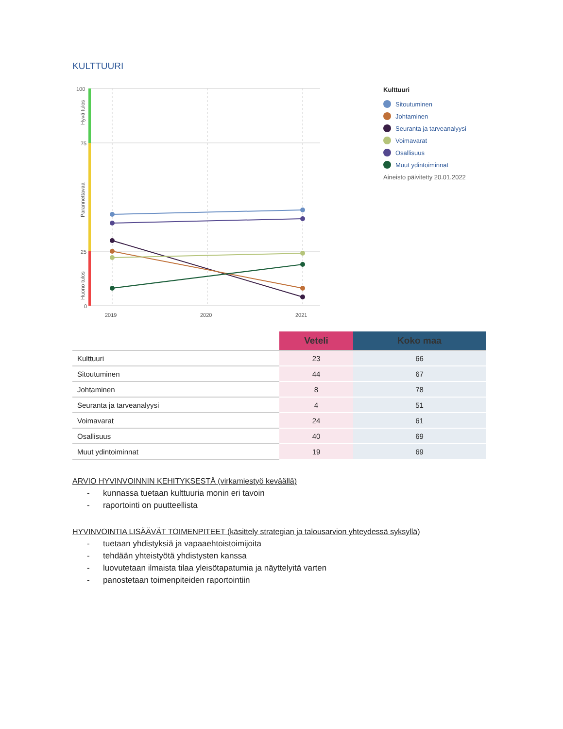KULTTUURI
100
75
25
0
2019
2020
2021
Hyvä tulos
Parannettavaa
Huono tulos
Kulttuuri
Sitoutuminen
Johtaminen
Seuranta ja tarveanalyysi
Voimavarat
Osallisuus
Muut ydintoiminnat
Aineisto päivitetty 20.01.2022
| | Veteli | Koko maa |
| --- | --- | --- |
| Kulttuuri | 23 | 66 |
| Sitoutuminen | 44 | 67 |
| Johtaminen | 8 | 78 |
| Seuranta ja tarveanalyysi | 4 | 51 |
| Voimavarat | 24 | 61 |
| Osallisuus | 40 | 69 |
| Muut ydintoiminnat | 19 | 69 |
ARVIO HYVINVOINNIN KEHITYKSESTÄ (virkamiestyö keväällä)
- kunnassa tuetaan kulttuuria monin eri tavoin
- raportointi on puutteellista
HYVINVOINTIA LISÄÄVÄT TOIMENPITEET (käsittely strategian ja talousarvion yhteydessä syksyllä)
- tuetaan yhdistyksiä ja vapaaehtoistoimijoita
- tehdään yhteistyötä yhdistysten kanssa
- luovutetaan ilmaista tilaa yleisötapatumia ja näyttelyitä varten
- panostetaan toimenpiteiden raportointiin